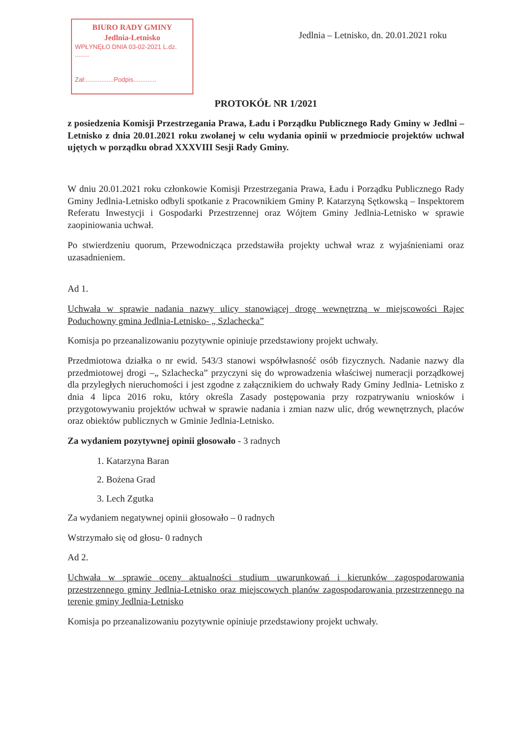BIURO RADY GMINY
Jedlnia-Letnisko
WPŁYNĘŁO DNIA 03-02-2021 L.dz. ........
Zał:................Podpis.............
Jedlnia – Letnisko, dn. 20.01.2021 roku
PROTOKÓŁ NR 1/2021
z posiedzenia Komisji Przestrzegania Prawa, Ładu i Porządku Publicznego Rady Gminy w Jedlni – Letnisko z dnia 20.01.2021 roku zwołanej w celu wydania opinii w przedmiocie projektów uchwał ujętych w porządku obrad XXXVIII Sesji Rady Gminy.
W dniu 20.01.2021 roku członkowie Komisji Przestrzegania Prawa, Ładu i Porządku Publicznego Rady Gminy Jedlnia-Letnisko odbyli spotkanie z Pracownikiem Gminy P. Katarzyną Sętkowską – Inspektorem Referatu Inwestycji i Gospodarki Przestrzennej oraz Wójtem Gminy Jedlnia-Letnisko w sprawie zaopiniowania uchwał.
Po stwierdzeniu quorum, Przewodnicząca przedstawiła projekty uchwał wraz z wyjaśnieniami oraz uzasadnieniem.
Ad 1.
Uchwała w sprawie nadania nazwy ulicy stanowiącej drogę wewnętrzną w miejscowości Rajec Poduchowny gmina Jedlnia-Letnisko- „ Szlachecka”
Komisja po przeanalizowaniu pozytywnie opiniuje przedstawiony projekt uchwały.
Przedmiotowa działka o nr ewid. 543/3 stanowi współwłasność osób fizycznych. Nadanie nazwy dla przedmiotowej drogi –„ Szlachecka” przyczyni się do wprowadzenia właściwej numeracji porządkowej dla przyległych nieruchomości i jest zgodne z załącznikiem do uchwały Rady Gminy Jedlnia- Letnisko z dnia 4 lipca 2016 roku, który określa Zasady postępowania przy rozpatrywaniu wniosków i przygotowywaniu projektów uchwał w sprawie nadania i zmian nazw ulic, dróg wewnętrznych, placów oraz obiektów publicznych w Gminie Jedlnia-Letnisko.
Za wydaniem pozytywnej opinii głosowało - 3 radnych
1. Katarzyna Baran
2. Bożena Grad
3. Lech Zgutka
Za wydaniem negatywnej opinii głosowało – 0 radnych
Wstrzymało się od głosu- 0 radnych
Ad 2.
Uchwała w sprawie oceny aktualności studium uwarunkowań i kierunków zagospodarowania przestrzennego gminy Jedlnia-Letnisko oraz miejscowych planów zagospodarowania przestrzennego na terenie gminy Jedlnia-Letnisko
Komisja po przeanalizowaniu pozytywnie opiniuje przedstawiony projekt uchwały.